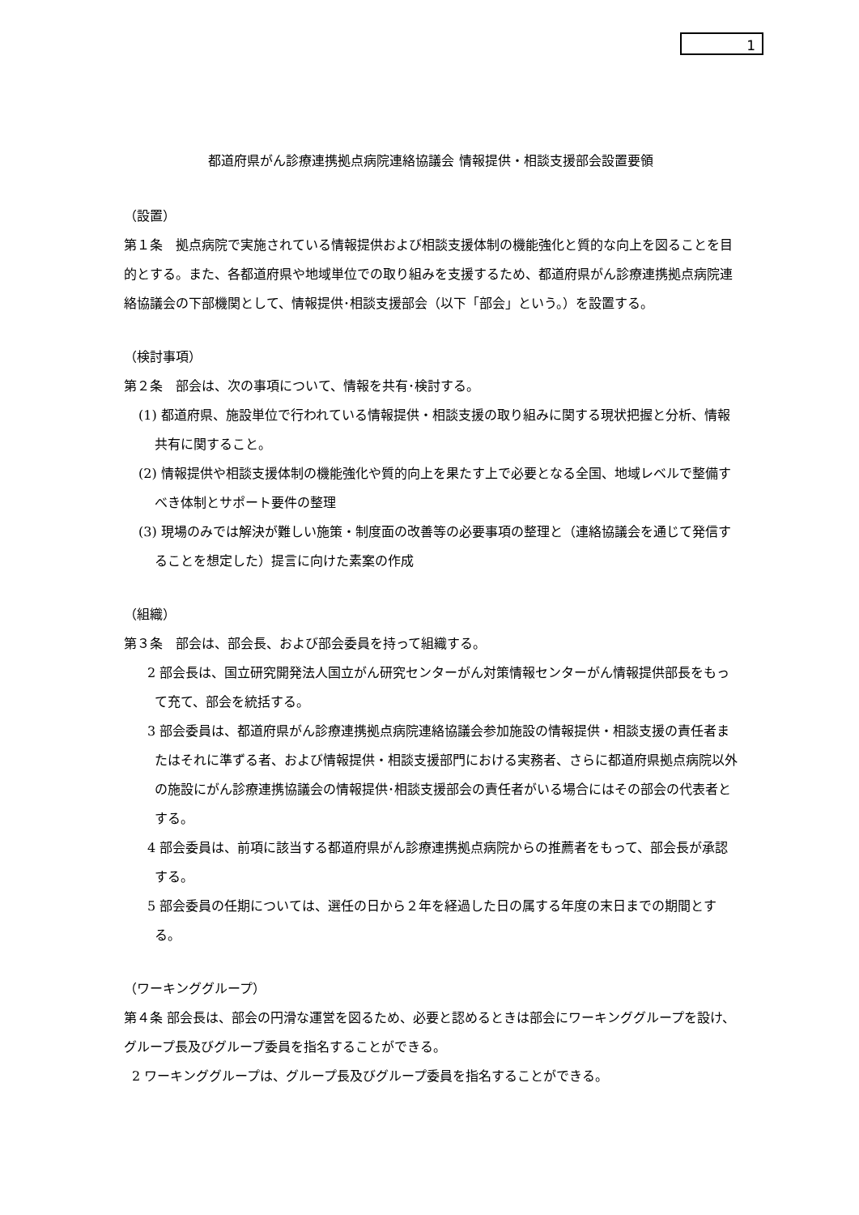1
都道府県がん診療連携拠点病院連絡協議会 情報提供・相談支援部会設置要領
（設置）
第１条　拠点病院で実施されている情報提供および相談支援体制の機能強化と質的な向上を図ることを目的とする。また、各都道府県や地域単位での取り組みを支援するため、都道府県がん診療連携拠点病院連絡協議会の下部機関として、情報提供･相談支援部会（以下「部会」という。）を設置する。
（検討事項）
第２条　部会は、次の事項について、情報を共有･検討する。
(1) 都道府県、施設単位で行われている情報提供・相談支援の取り組みに関する現状把握と分析、情報共有に関すること。
(2) 情報提供や相談支援体制の機能強化や質的向上を果たす上で必要となる全国、地域レベルで整備すべき体制とサポート要件の整理
(3) 現場のみでは解決が難しい施策・制度面の改善等の必要事項の整理と（連絡協議会を通じて発信することを想定した）提言に向けた素案の作成
（組織）
第３条　部会は、部会長、および部会委員を持って組織する。
2 部会長は、国立研究開発法人国立がん研究センターがん対策情報センターがん情報提供部長をもって充て、部会を統括する。
3 部会委員は、都道府県がん診療連携拠点病院連絡協議会参加施設の情報提供・相談支援の責任者またはそれに準ずる者、および情報提供・相談支援部門における実務者、さらに都道府県拠点病院以外の施設にがん診療連携協議会の情報提供･相談支援部会の責任者がいる場合にはその部会の代表者とする。
4 部会委員は、前項に該当する都道府県がん診療連携拠点病院からの推薦者をもって、部会長が承認する。
5 部会委員の任期については、選任の日から２年を経過した日の属する年度の末日までの期間とする。
（ワーキンググループ）
第４条 部会長は、部会の円滑な運営を図るため、必要と認めるときは部会にワーキンググループを設け、グループ長及びグループ委員を指名することができる。
2 ワーキンググループは、グループ長及びグループ委員を指名することができる。